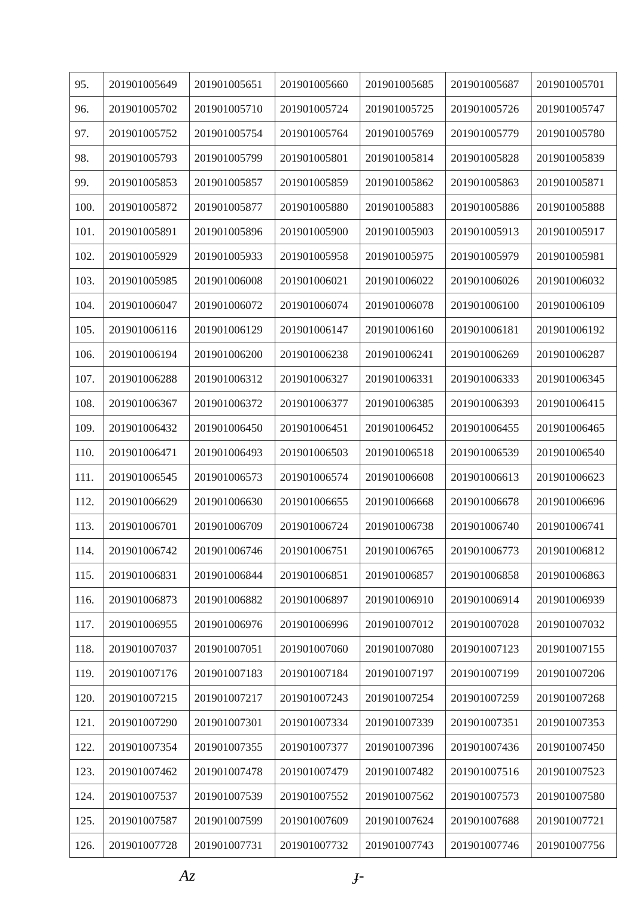| 95. | 201901005649 | 201901005651 | 201901005660 | 201901005685 | 201901005687 | 201901005701 |
| 96. | 201901005702 | 201901005710 | 201901005724 | 201901005725 | 201901005726 | 201901005747 |
| 97. | 201901005752 | 201901005754 | 201901005764 | 201901005769 | 201901005779 | 201901005780 |
| 98. | 201901005793 | 201901005799 | 201901005801 | 201901005814 | 201901005828 | 201901005839 |
| 99. | 201901005853 | 201901005857 | 201901005859 | 201901005862 | 201901005863 | 201901005871 |
| 100. | 201901005872 | 201901005877 | 201901005880 | 201901005883 | 201901005886 | 201901005888 |
| 101. | 201901005891 | 201901005896 | 201901005900 | 201901005903 | 201901005913 | 201901005917 |
| 102. | 201901005929 | 201901005933 | 201901005958 | 201901005975 | 201901005979 | 201901005981 |
| 103. | 201901005985 | 201901006008 | 201901006021 | 201901006022 | 201901006026 | 201901006032 |
| 104. | 201901006047 | 201901006072 | 201901006074 | 201901006078 | 201901006100 | 201901006109 |
| 105. | 201901006116 | 201901006129 | 201901006147 | 201901006160 | 201901006181 | 201901006192 |
| 106. | 201901006194 | 201901006200 | 201901006238 | 201901006241 | 201901006269 | 201901006287 |
| 107. | 201901006288 | 201901006312 | 201901006327 | 201901006331 | 201901006333 | 201901006345 |
| 108. | 201901006367 | 201901006372 | 201901006377 | 201901006385 | 201901006393 | 201901006415 |
| 109. | 201901006432 | 201901006450 | 201901006451 | 201901006452 | 201901006455 | 201901006465 |
| 110. | 201901006471 | 201901006493 | 201901006503 | 201901006518 | 201901006539 | 201901006540 |
| 111. | 201901006545 | 201901006573 | 201901006574 | 201901006608 | 201901006613 | 201901006623 |
| 112. | 201901006629 | 201901006630 | 201901006655 | 201901006668 | 201901006678 | 201901006696 |
| 113. | 201901006701 | 201901006709 | 201901006724 | 201901006738 | 201901006740 | 201901006741 |
| 114. | 201901006742 | 201901006746 | 201901006751 | 201901006765 | 201901006773 | 201901006812 |
| 115. | 201901006831 | 201901006844 | 201901006851 | 201901006857 | 201901006858 | 201901006863 |
| 116. | 201901006873 | 201901006882 | 201901006897 | 201901006910 | 201901006914 | 201901006939 |
| 117. | 201901006955 | 201901006976 | 201901006996 | 201901007012 | 201901007028 | 201901007032 |
| 118. | 201901007037 | 201901007051 | 201901007060 | 201901007080 | 201901007123 | 201901007155 |
| 119. | 201901007176 | 201901007183 | 201901007184 | 201901007197 | 201901007199 | 201901007206 |
| 120. | 201901007215 | 201901007217 | 201901007243 | 201901007254 | 201901007259 | 201901007268 |
| 121. | 201901007290 | 201901007301 | 201901007334 | 201901007339 | 201901007351 | 201901007353 |
| 122. | 201901007354 | 201901007355 | 201901007377 | 201901007396 | 201901007436 | 201901007450 |
| 123. | 201901007462 | 201901007478 | 201901007479 | 201901007482 | 201901007516 | 201901007523 |
| 124. | 201901007537 | 201901007539 | 201901007552 | 201901007562 | 201901007573 | 201901007580 |
| 125. | 201901007587 | 201901007599 | 201901007609 | 201901007624 | 201901007688 | 201901007721 |
| 126. | 201901007728 | 201901007731 | 201901007732 | 201901007743 | 201901007746 | 201901007756 |
Az ɟ-